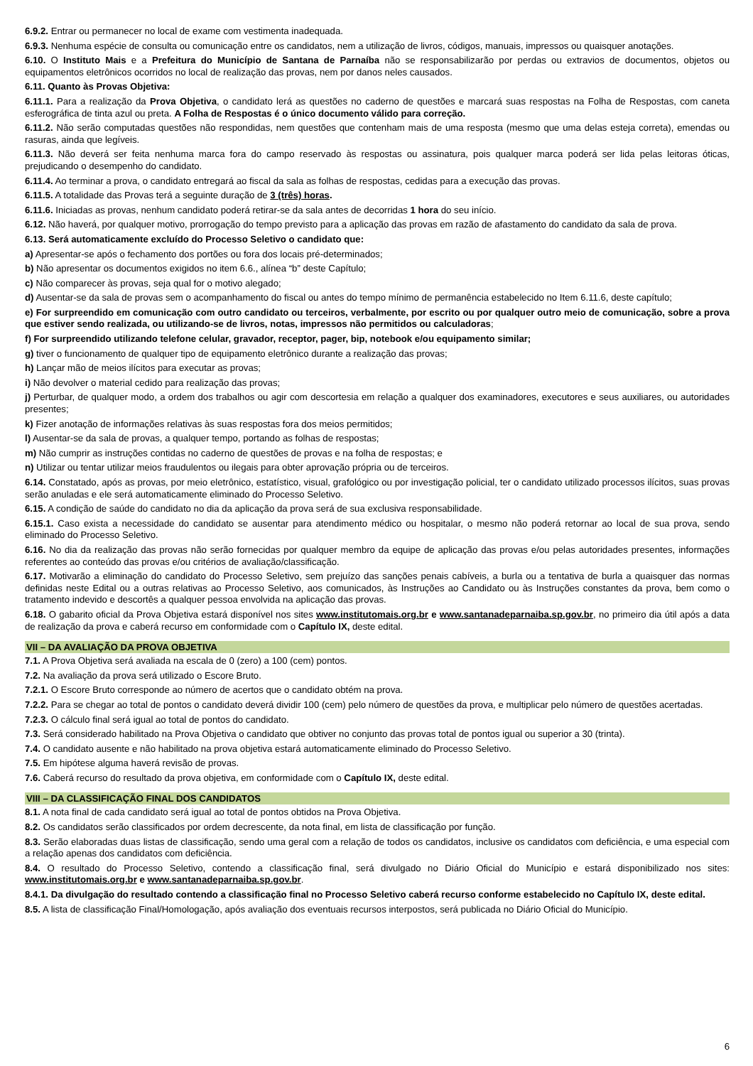6.9.2. Entrar ou permanecer no local de exame com vestimenta inadequada.
6.9.3. Nenhuma espécie de consulta ou comunicação entre os candidatos, nem a utilização de livros, códigos, manuais, impressos ou quaisquer anotações.
6.10. O Instituto Mais e a Prefeitura do Município de Santana de Parnaíba não se responsabilizarão por perdas ou extravios de documentos, objetos ou equipamentos eletrônicos ocorridos no local de realização das provas, nem por danos neles causados.
6.11. Quanto às Provas Objetiva:
6.11.1. Para a realização da Prova Objetiva, o candidato lerá as questões no caderno de questões e marcará suas respostas na Folha de Respostas, com caneta esferográfica de tinta azul ou preta. A Folha de Respostas é o único documento válido para correção.
6.11.2. Não serão computadas questões não respondidas, nem questões que contenham mais de uma resposta (mesmo que uma delas esteja correta), emendas ou rasuras, ainda que legíveis.
6.11.3. Não deverá ser feita nenhuma marca fora do campo reservado às respostas ou assinatura, pois qualquer marca poderá ser lida pelas leitoras óticas, prejudicando o desempenho do candidato.
6.11.4. Ao terminar a prova, o candidato entregará ao fiscal da sala as folhas de respostas, cedidas para a execução das provas.
6.11.5. A totalidade das Provas terá a seguinte duração de 3 (três) horas.
6.11.6. Iniciadas as provas, nenhum candidato poderá retirar-se da sala antes de decorridas 1 hora do seu início.
6.12. Não haverá, por qualquer motivo, prorrogação do tempo previsto para a aplicação das provas em razão de afastamento do candidato da sala de prova.
6.13. Será automaticamente excluído do Processo Seletivo o candidato que:
a) Apresentar-se após o fechamento dos portões ou fora dos locais pré-determinados;
b) Não apresentar os documentos exigidos no item 6.6., alínea “b” deste Capítulo;
c) Não comparecer às provas, seja qual for o motivo alegado;
d) Ausentar-se da sala de provas sem o acompanhamento do fiscal ou antes do tempo mínimo de permanência estabelecido no Item 6.11.6, deste capítulo;
e) For surpreendido em comunicação com outro candidato ou terceiros, verbalmente, por escrito ou por qualquer outro meio de comunicação, sobre a prova que estiver sendo realizada, ou utilizando-se de livros, notas, impressos não permitidos ou calculadoras;
f) For surpreendido utilizando telefone celular, gravador, receptor, pager, bip, notebook e/ou equipamento similar;
g) tiver o funcionamento de qualquer tipo de equipamento eletrônico durante a realização das provas;
h) Lançar mão de meios ilícitos para executar as provas;
i) Não devolver o material cedido para realização das provas;
j) Perturbar, de qualquer modo, a ordem dos trabalhos ou agir com descortesia em relação a qualquer dos examinadores, executores e seus auxiliares, ou autoridades presentes;
k) Fizer anotação de informações relativas às suas respostas fora dos meios permitidos;
l) Ausentar-se da sala de provas, a qualquer tempo, portando as folhas de respostas;
m) Não cumprir as instruções contidas no caderno de questões de provas e na folha de respostas; e
n) Utilizar ou tentar utilizar meios fraudulentos ou ilegais para obter aprovação própria ou de terceiros.
6.14. Constatado, após as provas, por meio eletrônico, estatístico, visual, grafológico ou por investigação policial, ter o candidato utilizado processos ilícitos, suas provas serão anuladas e ele será automaticamente eliminado do Processo Seletivo.
6.15. A condição de saúde do candidato no dia da aplicação da prova será de sua exclusiva responsabilidade.
6.15.1. Caso exista a necessidade do candidato se ausentar para atendimento médico ou hospitalar, o mesmo não poderá retornar ao local de sua prova, sendo eliminado do Processo Seletivo.
6.16. No dia da realização das provas não serão fornecidas por qualquer membro da equipe de aplicação das provas e/ou pelas autoridades presentes, informações referentes ao conteúdo das provas e/ou critérios de avaliação/classificação.
6.17. Motivarão a eliminação do candidato do Processo Seletivo, sem prejuízo das sanções penais cabíveis, a burla ou a tentativa de burla a quaisquer das normas definidas neste Edital ou a outras relativas ao Processo Seletivo, aos comunicados, às Instruções ao Candidato ou às Instruções constantes da prova, bem como o tratamento indevido e descortês a qualquer pessoa envolvida na aplicação das provas.
6.18. O gabarito oficial da Prova Objetiva estará disponível nos sites www.institutomais.org.br e www.santanadeparnaiba.sp.gov.br, no primeiro dia útil após a data de realização da prova e caberá recurso em conformidade com o Capítulo IX, deste edital.
VII – DA AVALIAÇÃO DA PROVA OBJETIVA
7.1. A Prova Objetiva será avaliada na escala de 0 (zero) a 100 (cem) pontos.
7.2. Na avaliação da prova será utilizado o Escore Bruto.
7.2.1. O Escore Bruto corresponde ao número de acertos que o candidato obtém na prova.
7.2.2. Para se chegar ao total de pontos o candidato deverá dividir 100 (cem) pelo número de questões da prova, e multiplicar pelo número de questões acertadas.
7.2.3. O cálculo final será igual ao total de pontos do candidato.
7.3. Será considerado habilitado na Prova Objetiva o candidato que obtiver no conjunto das provas total de pontos igual ou superior a 30 (trinta).
7.4. O candidato ausente e não habilitado na prova objetiva estará automaticamente eliminado do Processo Seletivo.
7.5. Em hipótese alguma haverá revisão de provas.
7.6. Caberá recurso do resultado da prova objetiva, em conformidade com o Capítulo IX, deste edital.
VIII – DA CLASSIFICAÇÃO FINAL DOS CANDIDATOS
8.1. A nota final de cada candidato será igual ao total de pontos obtidos na Prova Objetiva.
8.2. Os candidatos serão classificados por ordem decrescente, da nota final, em lista de classificação por função.
8.3. Serão elaboradas duas listas de classificação, sendo uma geral com a relação de todos os candidatos, inclusive os candidatos com deficiência, e uma especial com a relação apenas dos candidatos com deficiência.
8.4. O resultado do Processo Seletivo, contendo a classificação final, será divulgado no Diário Oficial do Município e estará disponibilizado nos sites: www.institutomais.org.br e www.santanadeparnaiba.sp.gov.br.
8.4.1. Da divulgação do resultado contendo a classificação final no Processo Seletivo caberá recurso conforme estabelecido no Capítulo IX, deste edital.
8.5. A lista de classificação Final/Homologação, após avaliação dos eventuais recursos interpostos, será publicada no Diário Oficial do Município.
6